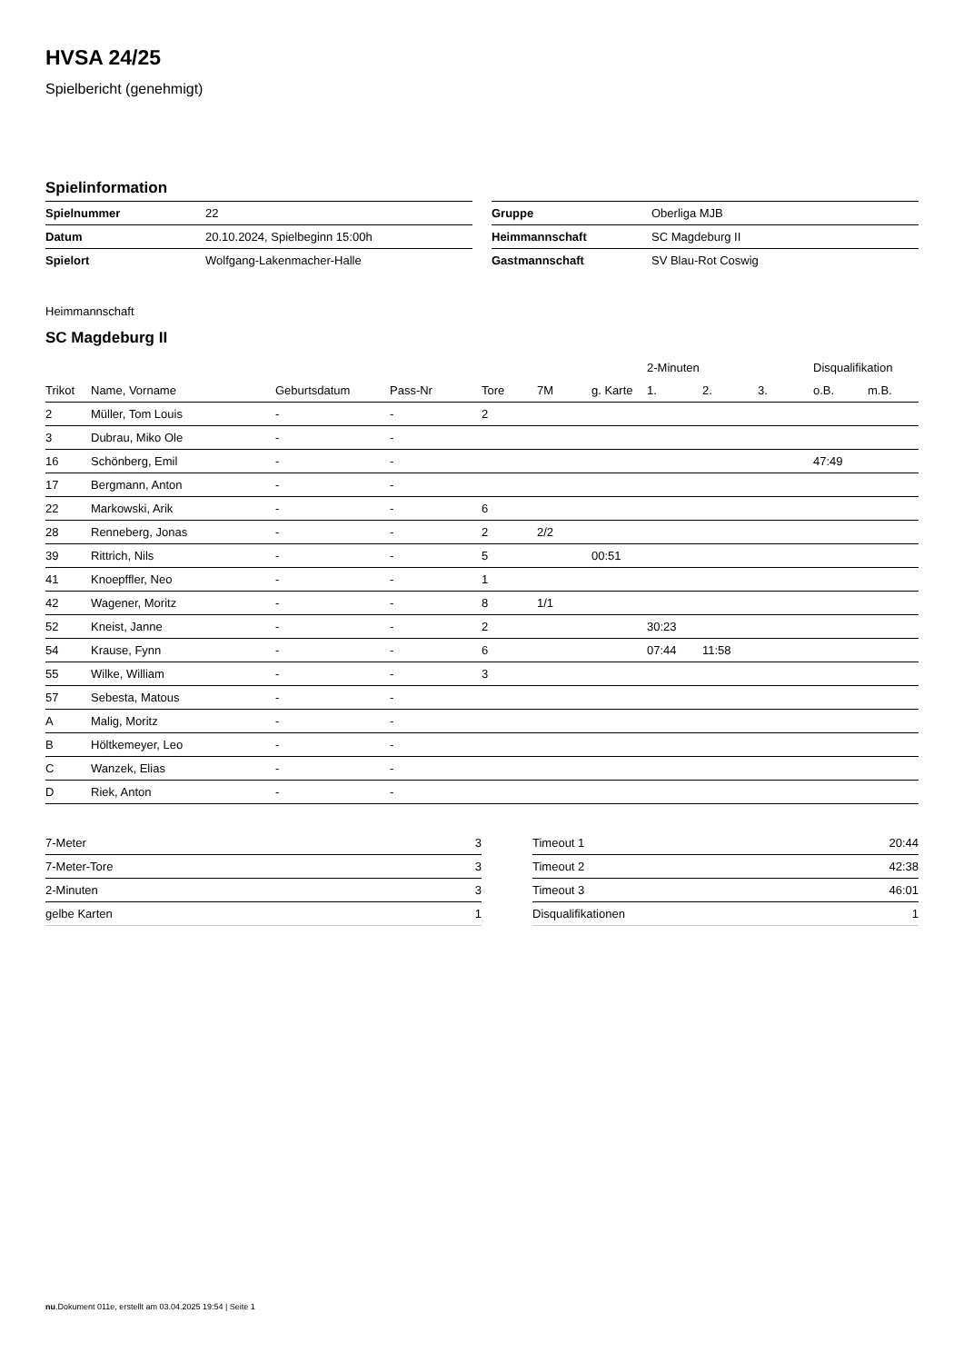HVSA 24/25
Spielbericht (genehmigt)
Spielinformation
| Spielnummer | 22 |
| Datum | 20.10.2024, Spielbeginn 15:00h |
| Spielort | Wolfgang-Lakenmacher-Halle |
| Gruppe | Oberliga MJB |
| Heimmannschaft | SC Magdeburg II |
| Gastmannschaft | SV Blau-Rot Coswig |
Heimmannschaft
SC Magdeburg II
| | | | | | | | 2-Minuten | | | Disqualifikation | |
| --- | --- | --- | --- | --- | --- | --- | --- | --- | --- | --- | --- |
| Trikot | Name, Vorname | Geburtsdatum | Pass-Nr | Tore | 7M | g. Karte | 1. | 2. | 3. | o.B. | m.B. |
| 2 | Müller, Tom Louis | - | - | 2 | | | | | | | |
| 3 | Dubrau, Miko Ole | - | - | | | | | | | | |
| 16 | Schönberg, Emil | - | - | | | | | | | 47:49 | |
| 17 | Bergmann, Anton | - | - | | | | | | | | |
| 22 | Markowski, Arik | - | - | 6 | | | | | | | |
| 28 | Renneberg, Jonas | - | - | 2 | 2/2 | | | | | | |
| 39 | Rittrich, Nils | - | - | 5 | | 00:51 | | | | | |
| 41 | Knoepffler, Neo | - | - | 1 | | | | | | | |
| 42 | Wagener, Moritz | - | - | 8 | 1/1 | | | | | | |
| 52 | Kneist, Janne | - | - | 2 | | | 30:23 | | | | |
| 54 | Krause, Fynn | - | - | 6 | | | 07:44 | 11:58 | | | |
| 55 | Wilke, William | - | - | 3 | | | | | | | |
| 57 | Sebesta, Matous | - | - | | | | | | | | |
| A | Malig, Moritz | - | - | | | | | | | | |
| B | Höltkemeyer, Leo | - | - | | | | | | | | |
| C | Wanzek, Elias | - | - | | | | | | | | |
| D | Riek, Anton | - | - | | | | | | | | |
| 7-Meter | 3 |
| 7-Meter-Tore | 3 |
| 2-Minuten | 3 |
| gelbe Karten | 1 |
| Timeout 1 | 20:44 |
| Timeout 2 | 42:38 |
| Timeout 3 | 46:01 |
| Disqualifikationen | 1 |
nu.Dokument 011e, erstellt am 03.04.2025 19:54 | Seite 1